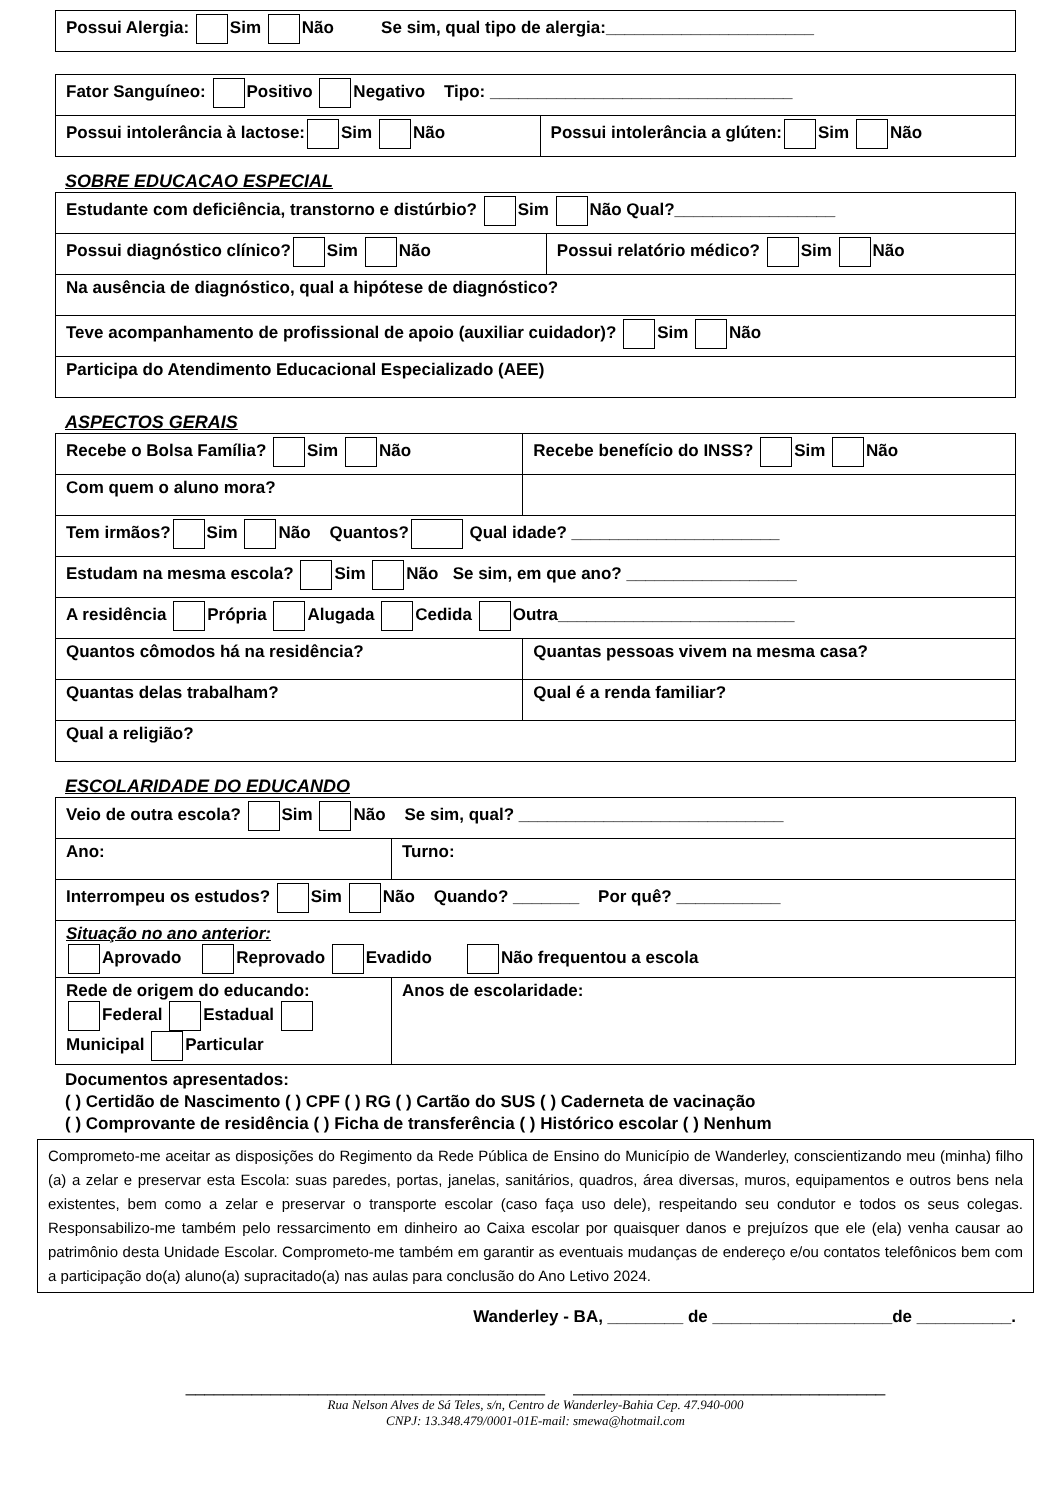| Possui Alergia: Sim Não Se sim, qual tipo de alergia:______________________ |
| Fator Sanguíneo: Positivo Negativo Tipo: ________________________________ | |
| Possui intolerância à lactose: Sim Não | Possui intolerância a glúten: Sim Não |
SOBRE EDUCACAO ESPECIAL
| Estudante com deficiência, transtorno e distúrbio? Sim Não Qual?_________________ | |
| Possui diagnóstico clínico? Sim Não | Possui relatório médico? Sim Não |
| Na ausência de diagnóstico, qual a hipótese de diagnóstico? | |
| Teve acompanhamento de profissional de apoio (auxiliar cuidador)? Sim Não | |
| Participa do Atendimento Educacional Especializado (AEE) | |
ASPECTOS GERAIS
| Recebe o Bolsa Família? Sim Não | Recebe benefício do INSS? Sim Não |
| Com quem o aluno mora? | |
| Tem irmãos? Sim Não Quantos? Qual idade? ______________________ | |
| Estudam na mesma escola? Sim Não Se sim, em que ano? __________________ | |
| A residência Própria Alugada Cedida Outra_________________________ | |
| Quantos cômodos há na residência? | Quantas pessoas vivem na mesma casa? |
| Quantas delas trabalham? | Qual é a renda familiar? |
| Qual a religião? | |
ESCOLARIDADE DO EDUCANDO
| Veio de outra escola? Sim Não Se sim, qual? ____________________________ | |
| Ano: | Turno: |
| Interrompeu os estudos? Sim Não Quando? _______ Por quê? ___________ | |
| Situação no ano anterior: Aprovado Reprovado Evadido Não frequentou a escola | |
| Rede de origem do educando: Federal Estadual Municipal Particular | Anos de escolaridade: |
Documentos apresentados:
( ) Certidão de Nascimento ( ) CPF ( ) RG ( ) Cartão do SUS ( ) Caderneta de vacinação
( ) Comprovante de residência ( ) Ficha de transferência ( ) Histórico escolar ( ) Nenhum
Comprometo-me aceitar as disposições do Regimento da Rede Pública de Ensino do Município de Wanderley, conscientizando meu (minha) filho (a) a zelar e preservar esta Escola: suas paredes, portas, janelas, sanitários, quadros, área diversas, muros, equipamentos e outros bens nela existentes, bem como a zelar e preservar o transporte escolar (caso faça uso dele), respeitando seu condutor e todos os seus colegas. Responsabilizo-me também pelo ressarcimento em dinheiro ao Caixa escolar por quaisquer danos e prejuízos que ele (ela) venha causar ao patrimônio desta Unidade Escolar. Comprometo-me também em garantir as eventuais mudanças de endereço e/ou contatos telefônicos bem com a participação do(a) aluno(a) supracitado(a) nas aulas para conclusão do Ano Letivo 2024.
Wanderley - BA, ________ de ___________________de __________.
______________________________________ _________________________________
Rua Nelson Alves de Sá Teles, s/n, Centro de Wanderley-Bahia Cep. 47.940-000
CNPJ: 13.348.479/0001-01E-mail: smewa@hotmail.com